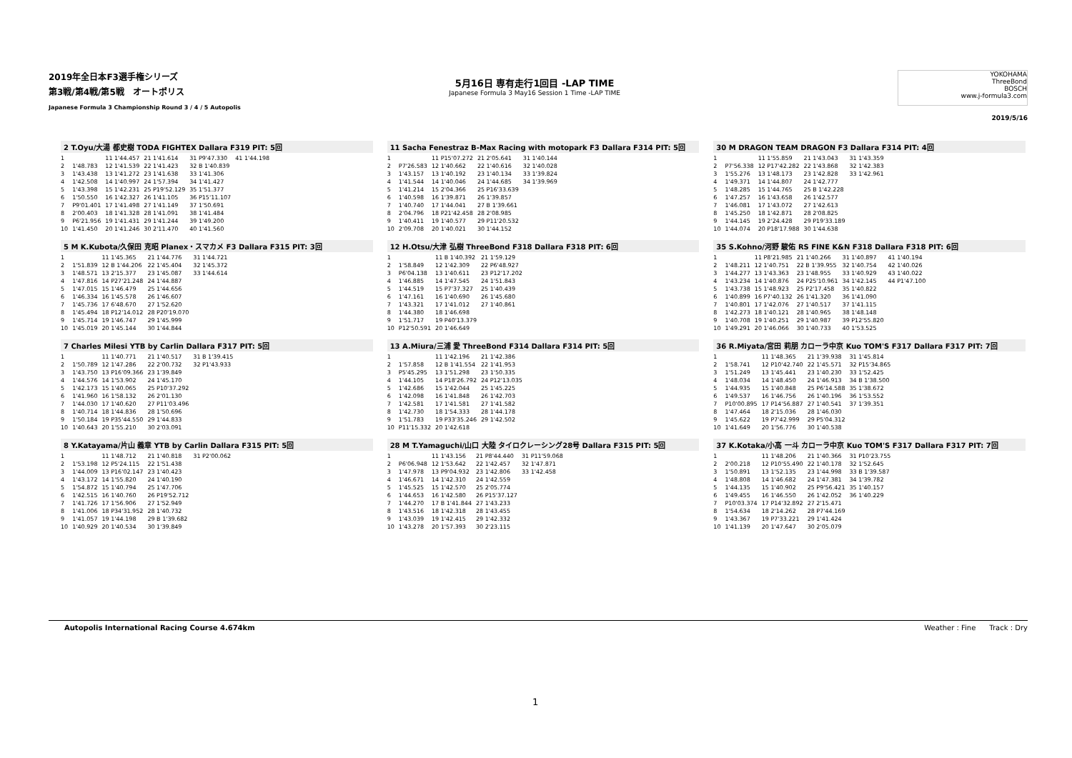2019年全日本F3選手権シリーズ
第3戦/第4戦/第5戦　オートポリス
Japanese Formula 3 Championship Round 3 / 4 / 5 Autopolis
5月16日 専有走行1回目 -LAP TIME
Japanese Formula 3 May16 Session 1 Time -LAP TIME
YOKOHAMA
ThreeBond
BOSCH
www.j-formula3.com
2019/5/16
2 T.Oyu/大湯 都史樹 TODA FIGHTEX Dallara F319 PIT: 5回
| 1 | | 11 1'44.457 | 21 1'41.614 | 31 P9'47.330 | 41 1'44.198 |
| 2 | 1'48.783 | 12 1'41.539 | 22 1'41.423 | 32 B 1'40.839 | |
| 3 | 1'43.438 | 13 1'41.272 | 23 1'41.638 | 33 1'41.306 | |
| 4 | 1'42.508 | 14 1'40.997 | 24 1'57.394 | 34 1'41.427 | |
| 5 | 1'43.398 | 15 1'42.231 | 25 P19'52.129 | 35 1'51.377 | |
| 6 | 1'50.550 | 16 1'42.327 | 26 1'41.105 | 36 P15'11.107 | |
| 7 | P9'01.401 | 17 1'41.498 | 27 1'41.149 | 37 1'50.691 | |
| 8 | 2'00.403 | 18 1'41.328 | 28 1'41.091 | 38 1'41.484 | |
| 9 | P6'21.956 | 19 1'41.431 | 29 1'41.244 | 39 1'49.200 | |
| 10 | 1'41.450 | 20 1'41.246 | 30 2'11.470 | 40 1'41.560 | |
11 Sacha Fenestraz B-Max Racing with motopark F3 Dallara F314 PIT: 5回
| 1 | | 11 P15'07.272 | 21 2'05.641 | 31 1'40.144 |
| 2 | P7'26.583 | 12 1'40.662 | 22 1'40.616 | 32 1'40.028 |
| 3 | 1'43.157 | 13 1'40.192 | 23 1'40.134 | 33 1'39.824 |
| 4 | 1'41.544 | 14 1'40.046 | 24 1'44.685 | 34 1'39.969 |
| 5 | 1'41.214 | 15 2'04.366 | 25 P16'33.639 | |
| 6 | 1'40.598 | 16 1'39.871 | 26 1'39.857 | |
| 7 | 1'40.740 | 17 1'44.041 | 27 B 1'39.661 | |
| 8 | 2'04.796 | 18 P21'42.458 | 28 2'08.985 | |
| 9 | 1'40.411 | 19 1'40.577 | 29 P11'20.532 | |
| 10 | 2'09.708 | 20 1'40.021 | 30 1'44.152 | |
30 M DRAGON TEAM DRAGON F3 Dallara F314 PIT: 4回
| 1 | | 11 1'55.859 | 21 1'43.043 | 31 1'43.359 |
| 2 | P7'56.338 | 12 P17'42.282 | 22 1'43.868 | 32 1'42.383 |
| 3 | 1'55.276 | 13 1'48.173 | 23 1'42.828 | 33 1'42.961 |
| 4 | 1'49.371 | 14 1'44.807 | 24 1'42.777 | |
| 5 | 1'48.285 | 15 1'44.765 | 25 B 1'42.228 | |
| 6 | 1'47.257 | 16 1'43.658 | 26 1'42.577 | |
| 7 | 1'46.081 | 17 1'43.072 | 27 1'42.613 | |
| 8 | 1'45.250 | 18 1'42.871 | 28 2'08.825 | |
| 9 | 1'44.145 | 19 2'24.428 | 29 P19'33.189 | |
| 10 | 1'44.074 | 20 P18'17.988 | 30 1'44.638 | |
5 M K.Kubota/久保田 克昭 Planex・スマカメ F3 Dallara F315 PIT: 3回
| 1 | | 11 1'45.365 | 21 1'44.776 | 31 1'44.721 |
| 2 | 1'51.839 | 12 B 1'44.206 | 22 1'45.404 | 32 1'45.372 |
| 3 | 1'48.571 | 13 2'15.377 | 23 1'45.087 | 33 1'44.614 |
| 4 | 1'47.816 | 14 P27'21.248 | 24 1'44.887 | |
| 5 | 1'47.015 | 15 1'46.479 | 25 1'44.656 | |
| 6 | 1'46.334 | 16 1'45.578 | 26 1'46.607 | |
| 7 | 1'45.736 | 17 6'48.670 | 27 1'52.620 | |
| 8 | 1'45.494 | 18 P12'14.012 | 28 P20'19.070 | |
| 9 | 1'45.714 | 19 1'46.747 | 29 1'45.999 | |
| 10 | 1'45.019 | 20 1'45.144 | 30 1'44.844 | |
12 H.Otsu/大津 弘樹 ThreeBond F318 Dallara F318 PIT: 6回
| 1 | | 11 B 1'40.392 | 21 1'59.129 |
| 2 | 1'58.849 | 12 1'42.309 | 22 P6'48.927 |
| 3 | P6'04.138 | 13 1'40.611 | 23 P12'17.202 |
| 4 | 1'46.885 | 14 1'47.545 | 24 1'51.843 |
| 5 | 1'44.519 | 15 P7'37.327 | 25 1'40.439 |
| 6 | 1'47.161 | 16 1'40.690 | 26 1'45.680 |
| 7 | 1'43.321 | 17 1'41.012 | 27 1'40.861 |
| 8 | 1'44.380 | 18 1'46.698 | |
| 9 | 1'51.717 | 19 P40'13.379 | |
| 10 | P12'50.591 | 20 1'46.649 | |
35 S.Kohno/河野 駿佑 RS FINE K&N F318 Dallara F318 PIT: 6回
| 1 | | 11 P8'21.985 | 21 1'40.266 | 31 1'40.897 | 41 1'40.194 |
| 2 | 1'48.211 | 12 1'40.751 | 22 B 1'39.955 | 32 1'40.754 | 42 1'40.026 |
| 3 | 1'44.277 | 13 1'43.363 | 23 1'48.955 | 33 1'40.929 | 43 1'40.022 |
| 4 | 1'43.234 | 14 1'40.876 | 24 P25'10.961 | 34 1'42.145 | 44 P1'47.100 |
| 5 | 1'43.738 | 15 1'48.923 | 25 P2'17.458 | 35 1'40.822 | |
| 6 | 1'40.899 | 16 P7'40.132 | 26 1'41.320 | 36 1'41.090 | |
| 7 | 1'40.801 | 17 1'42.076 | 27 1'40.517 | 37 1'41.115 | |
| 8 | 1'42.273 | 18 1'40.121 | 28 1'40.965 | 38 1'48.148 | |
| 9 | 1'40.708 | 19 1'40.251 | 29 1'40.987 | 39 P12'55.820 | |
| 10 | 1'49.291 | 20 1'46.066 | 30 1'40.733 | 40 1'53.525 | |
7 Charles Milesi YTB by Carlin Dallara F317 PIT: 5回
| 1 | | 11 1'40.771 | 21 1'40.517 | 31 B 1'39.415 |
| 2 | 1'50.789 | 12 1'47.286 | 22 2'00.732 | 32 P1'43.933 |
| 3 | 1'43.750 | 13 P16'09.366 | 23 1'39.849 | |
| 4 | 1'44.576 | 14 1'53.902 | 24 1'45.170 | |
| 5 | 1'42.173 | 15 1'40.065 | 25 P10'37.292 | |
| 6 | 1'41.960 | 16 1'58.132 | 26 2'01.130 | |
| 7 | 1'44.030 | 17 1'40.620 | 27 P11'03.496 | |
| 8 | 1'40.714 | 18 1'44.836 | 28 1'50.696 | |
| 9 | 1'50.184 | 19 P35'44.550 | 29 1'44.833 | |
| 10 | 1'40.643 | 20 1'55.210 | 30 2'03.091 | |
13 A.Miura/三浦 愛 ThreeBond F314 Dallara F314 PIT: 5回
| 1 | | 11 1'42.196 | 21 1'42.386 |
| 2 | 1'57.858 | 12 B 1'41.554 | 22 1'41.953 |
| 3 | P5'45.295 | 13 1'51.298 | 23 1'50.335 |
| 4 | 1'44.105 | 14 P18'26.792 | 24 P12'13.035 |
| 5 | 1'42.686 | 15 1'42.044 | 25 1'45.225 |
| 6 | 1'42.098 | 16 1'41.848 | 26 1'42.703 |
| 7 | 1'42.581 | 17 1'41.581 | 27 1'41.582 |
| 8 | 1'42.730 | 18 1'54.333 | 28 1'44.178 |
| 9 | 1'51.783 | 19 P33'35.246 | 29 1'42.502 |
| 10 | P11'15.332 | 20 1'42.618 | |
36 R.Miyata/宮田 莉朋 カローラ中京 Kuo TOM'S F317 Dallara F317 PIT: 7回
| 1 | | 11 1'48.365 | 21 1'39.938 | 31 1'45.814 |
| 2 | 1'58.741 | 12 P10'42.740 | 22 1'45.571 | 32 P15'34.865 |
| 3 | 1'51.249 | 13 1'45.441 | 23 1'40.230 | 33 1'52.425 |
| 4 | 1'48.034 | 14 1'48.450 | 24 1'46.913 | 34 B 1'38.500 |
| 5 | 1'44.935 | 15 1'40.848 | 25 P6'14.588 | 35 1'38.672 |
| 6 | 1'49.537 | 16 1'46.756 | 26 1'40.196 | 36 1'53.552 |
| 7 | P10'00.895 | 17 P14'56.887 | 27 1'40.541 | 37 1'39.351 |
| 8 | 1'47.464 | 18 2'15.036 | 28 1'46.030 | |
| 9 | 1'45.622 | 19 P7'42.999 | 29 P5'04.312 | |
| 10 | 1'41.649 | 20 1'56.776 | 30 1'40.538 | |
8 Y.Katayama/片山 義章 YTB by Carlin Dallara F315 PIT: 5回
| 1 | | 11 1'48.712 | 21 1'40.818 | 31 P2'00.062 |
| 2 | 1'53.198 | 12 P5'24.115 | 22 1'51.438 | |
| 3 | 1'44.009 | 13 P16'02.147 | 23 1'40.423 | |
| 4 | 1'43.172 | 14 1'55.820 | 24 1'40.190 | |
| 5 | 1'54.872 | 15 1'40.794 | 25 1'47.706 | |
| 6 | 1'42.515 | 16 1'40.760 | 26 P19'52.712 | |
| 7 | 1'41.726 | 17 1'56.906 | 27 1'52.949 | |
| 8 | 1'41.006 | 18 P34'31.952 | 28 1'40.732 | |
| 9 | 1'41.057 | 19 1'44.198 | 29 B 1'39.682 | |
| 10 | 1'40.929 | 20 1'40.534 | 30 1'39.849 | |
28 M T.Yamaguchi/山口 大陸 タイロクレーシング28号 Dallara F315 PIT: 5回
| 1 | | 11 1'43.156 | 21 P8'44.440 | 31 P11'59.068 |
| 2 | P6'06.948 | 12 1'53.642 | 22 1'42.457 | 32 1'47.871 |
| 3 | 1'47.978 | 13 P9'04.932 | 23 1'42.806 | 33 1'42.458 |
| 4 | 1'46.671 | 14 1'42.310 | 24 1'42.559 | |
| 5 | 1'45.525 | 15 1'42.570 | 25 2'05.774 | |
| 6 | 1'44.653 | 16 1'42.580 | 26 P15'37.127 | |
| 7 | 1'44.270 | 17 B 1'41.844 | 27 1'43.233 | |
| 8 | 1'43.516 | 18 1'42.318 | 28 1'43.455 | |
| 9 | 1'43.039 | 19 1'42.415 | 29 1'42.332 | |
| 10 | 1'43.278 | 20 1'57.393 | 30 2'23.115 | |
37 K.Kotaka/小高 一斗 カローラ中京 Kuo TOM'S F317 Dallara F317 PIT: 7回
| 1 | | 11 1'48.206 | 21 1'40.366 | 31 P10'23.755 |
| 2 | 2'00.218 | 12 P10'55.490 | 22 1'40.178 | 32 1'52.645 |
| 3 | 1'50.891 | 13 1'52.135 | 23 1'44.998 | 33 B 1'39.587 |
| 4 | 1'48.808 | 14 1'46.682 | 24 1'47.381 | 34 1'39.782 |
| 5 | 1'44.135 | 15 1'40.902 | 25 P9'56.421 | 35 1'40.157 |
| 6 | 1'49.455 | 16 1'46.550 | 26 1'42.052 | 36 1'40.229 |
| 7 | P10'03.374 | 17 P14'32.892 | 27 2'15.471 | |
| 8 | 1'54.634 | 18 2'14.262 | 28 P7'44.169 | |
| 9 | 1'43.367 | 19 P7'33.221 | 29 1'41.424 | |
| 10 | 1'41.139 | 20 1'47.647 | 30 2'05.079 | |
Autopolis International Racing Course 4.674km Weather : Fine Track : Dry
1